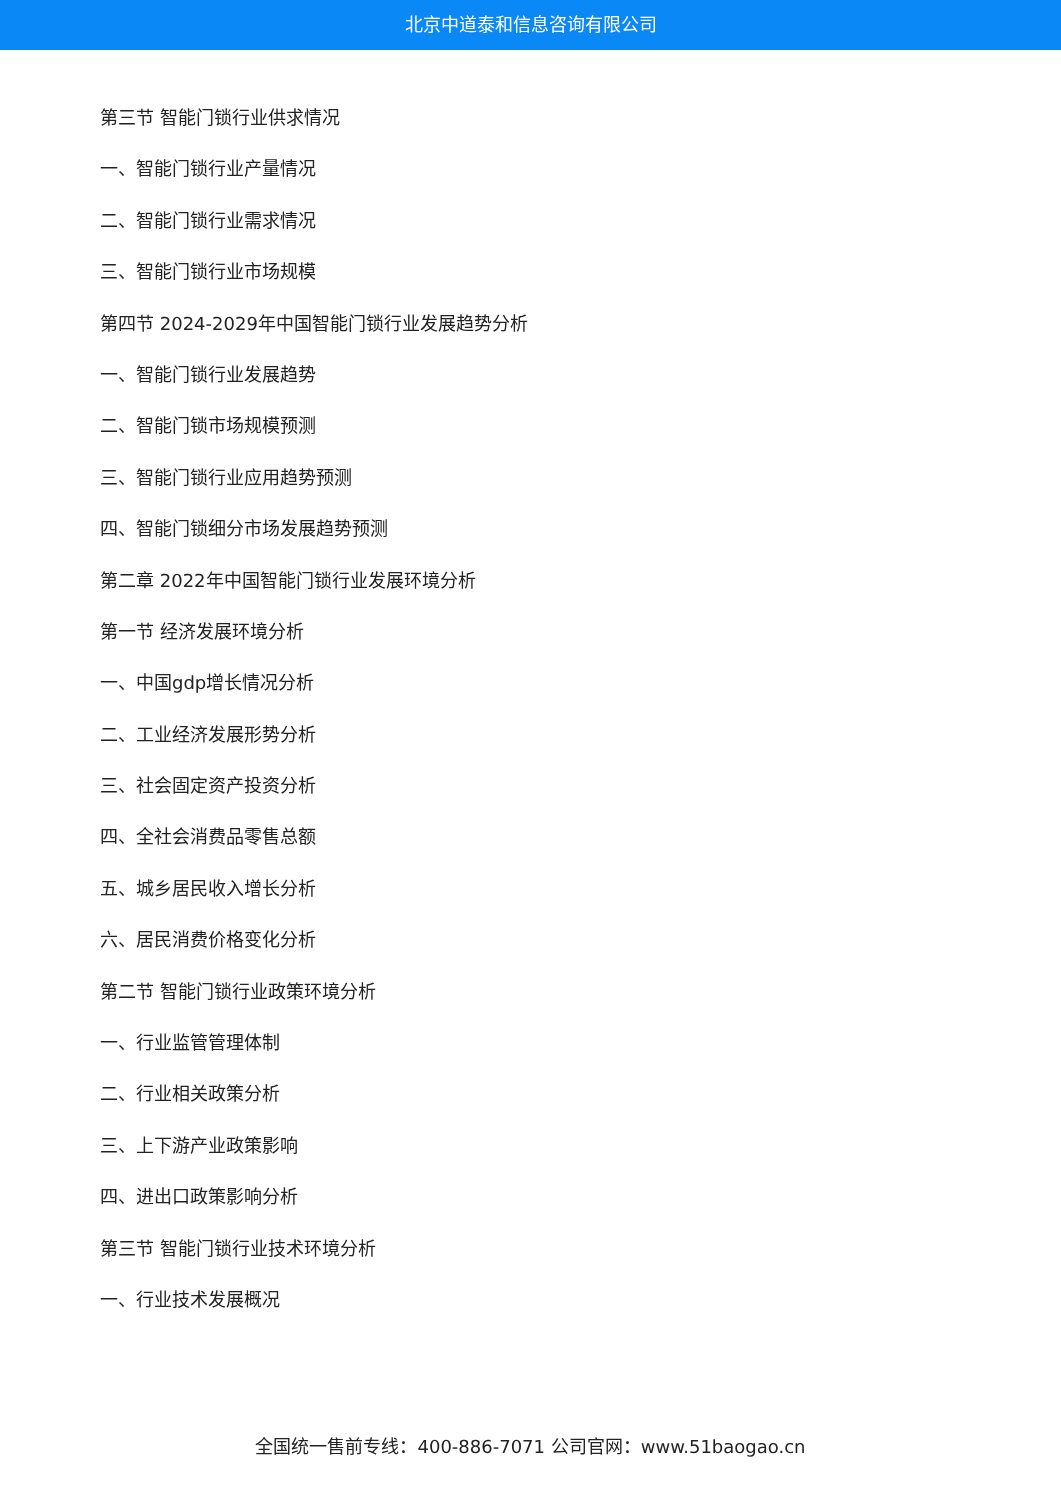北京中道泰和信息咨询有限公司
第三节 智能门锁行业供求情况
一、智能门锁行业产量情况
二、智能门锁行业需求情况
三、智能门锁行业市场规模
第四节 2024-2029年中国智能门锁行业发展趋势分析
一、智能门锁行业发展趋势
二、智能门锁市场规模预测
三、智能门锁行业应用趋势预测
四、智能门锁细分市场发展趋势预测
第二章 2022年中国智能门锁行业发展环境分析
第一节 经济发展环境分析
一、中国gdp增长情况分析
二、工业经济发展形势分析
三、社会固定资产投资分析
四、全社会消费品零售总额
五、城乡居民收入增长分析
六、居民消费价格变化分析
第二节 智能门锁行业政策环境分析
一、行业监管管理体制
二、行业相关政策分析
三、上下游产业政策影响
四、进出口政策影响分析
第三节 智能门锁行业技术环境分析
一、行业技术发展概况
全国统一售前专线：400-886-7071 公司官网：www.51baogao.cn